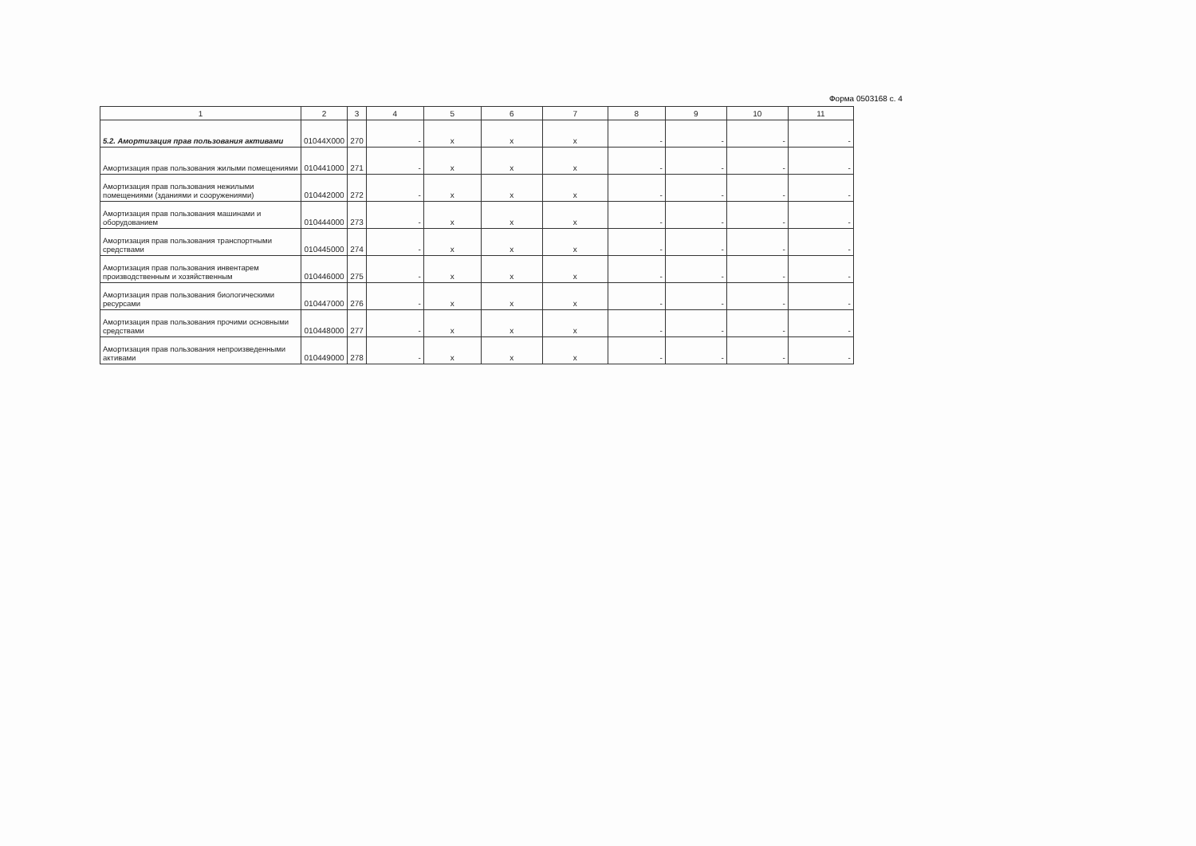Форма 0503168 с. 4
| 1 | 2 | 3 | 4 | 5 | 6 | 7 | 8 | 9 | 10 | 11 |
| --- | --- | --- | --- | --- | --- | --- | --- | --- | --- | --- |
| 5.2. Амортизация прав пользования активами | 01044X000 | 270 | - | x | x | x | - | - | - | - |
| Амортизация прав пользования жилыми помещениями | 010441000 | 271 | - | x | x | x | - | - | - | - |
| Амортизация прав пользования нежилыми помещениями (зданиями и сооружениями) | 010442000 | 272 | - | x | x | x | - | - | - | - |
| Амортизация прав пользования машинами и оборудованием | 010444000 | 273 | - | x | x | x | - | - | - | - |
| Амортизация прав пользования транспортными средствами | 010445000 | 274 | - | x | x | x | - | - | - | - |
| Амортизация прав пользования инвентарем производственным и хозяйственным | 010446000 | 275 | - | x | x | x | - | - | - | - |
| Амортизация прав пользования биологическими ресурсами | 010447000 | 276 | - | x | x | x | - | - | - | - |
| Амортизация прав пользования прочими основными средствами | 010448000 | 277 | - | x | x | x | - | - | - | - |
| Амортизация прав пользования непроизведенными активами | 010449000 | 278 | - | x | x | x | - | - | - | - |